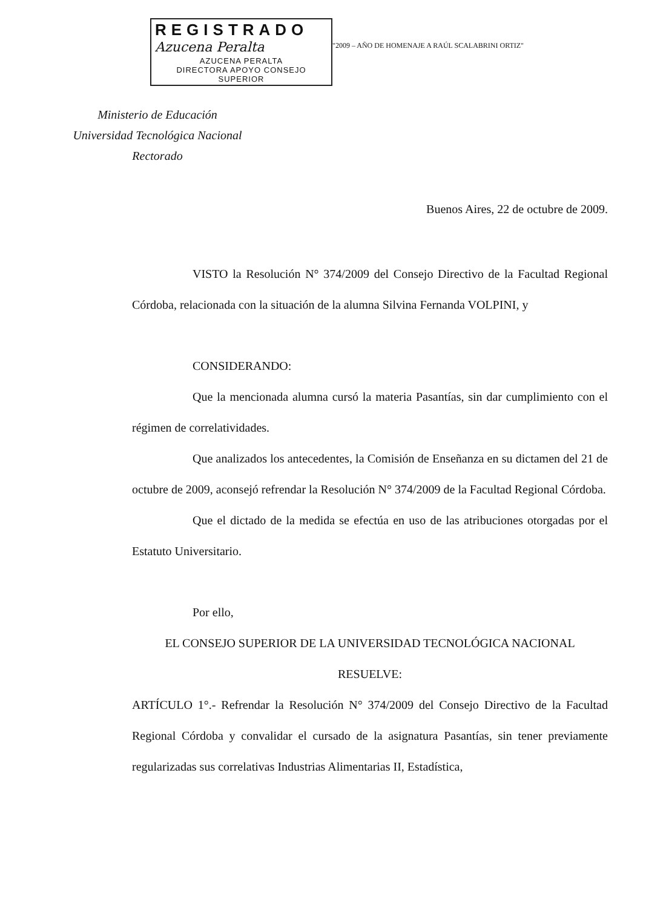REGISTRADO
Azucena Peralta
AZUCENA PERALTA
DIRECTORA APOYO CONSEJO SUPERIOR
"2009 – AÑO DE HOMENAJE A RAÚL SCALABRINI ORTIZ"
Ministerio de Educación
Universidad Tecnológica Nacional
Rectorado
Buenos Aires, 22 de octubre de 2009.
VISTO la Resolución N° 374/2009 del Consejo Directivo de la Facultad Regional Córdoba, relacionada con la situación de la alumna Silvina Fernanda VOLPINI, y
CONSIDERANDO:
Que la mencionada alumna cursó la materia Pasantías, sin dar cumplimiento con el régimen de correlatividades.
Que analizados los antecedentes, la Comisión de Enseñanza en su dictamen del 21 de octubre de 2009, aconsejó refrendar la Resolución N° 374/2009 de la Facultad Regional Córdoba.
Que el dictado de la medida se efectúa en uso de las atribuciones otorgadas por el Estatuto Universitario.
Por ello,
EL CONSEJO SUPERIOR DE LA UNIVERSIDAD TECNOLÓGICA NACIONAL
RESUELVE:
ARTÍCULO 1°.- Refrendar la Resolución N° 374/2009 del Consejo Directivo de la Facultad Regional Córdoba y convalidar el cursado de la asignatura Pasantías, sin tener previamente regularizadas sus correlativas Industrias Alimentarias II, Estadística,